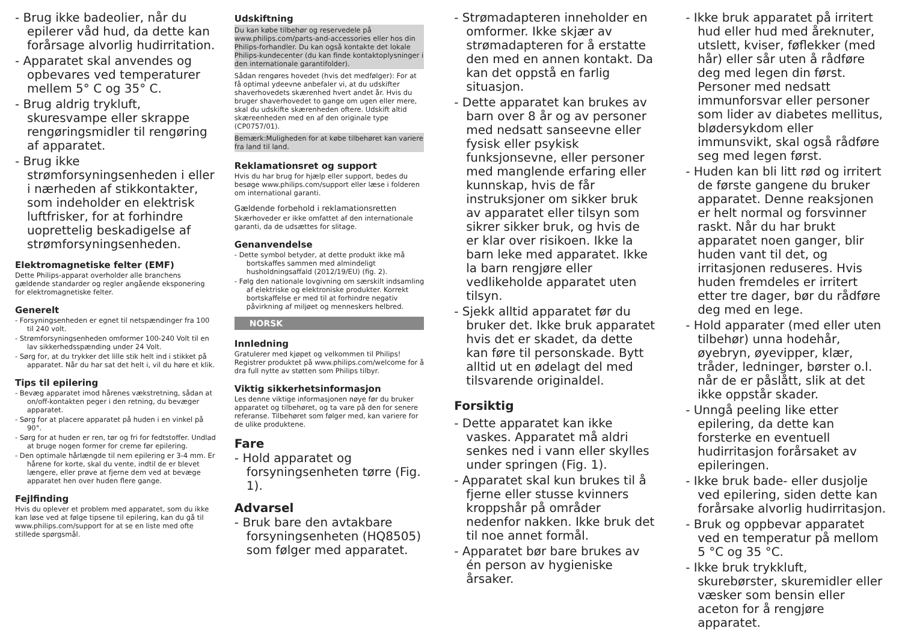- Brug ikke badeolier, når du epilerer våd hud, da dette kan forårsage alvorlig hudirritation.
- Apparatet skal anvendes og opbevares ved temperaturer mellem 5° C og 35° C.
- Brug aldrig trykluft, skuresvampe eller skrappe rengøringsmidler til rengøring af apparatet.
- Brug ikke strømforsyningsenheden i eller i nærheden af stikkontakter, som indeholder en elektrisk luftfrisker, for at forhindre uoprettelig beskadigelse af strømforsyningsenheden.
Elektromagnetiske felter (EMF)
Dette Philips-apparat overholder alle branchens gældende standarder og regler angående eksponering for elektromagnetiske felter.
Generelt
- Forsyningsenheden er egnet til netspændinger fra 100 til 240 volt.
- Strømforsyningsenheden omformer 100-240 Volt til en lav sikkerhedsspænding under 24 Volt.
- Sørg for, at du trykker det lille stik helt ind i stikket på apparatet. Når du har sat det helt i, vil du høre et klik.
Tips til epilering
- Bevæg apparatet imod hårenes vækstretning, sådan at on/off-kontakten peger i den retning, du bevæger apparatet.
- Sørg for at placere apparatet på huden i en vinkel på 90°.
- Sørg for at huden er ren, tør og fri for fedtstoffer. Undlad at bruge nogen former for creme før epilering.
- Den optimale hårlængde til nem epilering er 3-4 mm. Er hårene for korte, skal du vente, indtil de er blevet længere, eller prøve at fjerne dem ved at bevæge apparatet hen over huden flere gange.
Fejlfinding
Hvis du oplever et problem med apparatet, som du ikke kan løse ved at følge tipsene til epilering, kan du gå til www.philips.com/support for at se en liste med ofte stillede spørgsmål.
Udskiftning
Du kan købe tilbehør og reservedele på www.philips.com/parts-and-accessories eller hos din Philips-forhandler. Du kan også kontakte det lokale Philips-kundecenter (du kan finde kontaktoplysninger i den internationale garantifolder).
Sådan rengøres hovedet (hvis det medfølger): For at få optimal ydeevne anbefaler vi, at du udskifter shaverhovedets skærenhed hvert andet år. Hvis du bruger shaverhovedet to gange om ugen eller mere, skal du udskifte skærenheden oftere. Udskift altid skæreenheden med en af den originale type (CP0757/01).
Bemærk:Muligheden for at købe tilbehøret kan variere fra land til land.
Reklamationsret og support
Hvis du har brug for hjælp eller support, bedes du besøge www.philips.com/support eller læse i folderen om international garanti.
Gældende forbehold i reklamationsretten
Skærhoveder er ikke omfattet af den internationale garanti, da de udsættes for slitage.
Genanvendelse
- Dette symbol betyder, at dette produkt ikke må bortskaffes sammen med almindeligt husholdningsaffald (2012/19/EU) (fig. 2).
- Følg den nationale lovgivning om særskilt indsamling af elektriske og elektroniske produkter. Korrekt bortskaffelse er med til at forhindre negativ påvirkning af miljøet og menneskers helbred.
NORSK
Innledning
Gratulerer med kjøpet og velkommen til Philips! Registrer produktet på www.philips.com/welcome for å dra full nytte av støtten som Philips tilbyr.
Viktig sikkerhetsinformasjon
Les denne viktige informasjonen nøye før du bruker apparatet og tilbehøret, og ta vare på den for senere referanse. Tilbehøret som følger med, kan variere for de ulike produktene.
Fare
- Hold apparatet og forsyningsenheten tørre (Fig. 1).
Advarsel
- Bruk bare den avtakbare forsyningsenheten (HQ8505) som følger med apparatet.
- Strømadapteren inneholder en omformer. Ikke skjær av strømadapteren for å erstatte den med en annen kontakt. Da kan det oppstå en farlig situasjon.
- Dette apparatet kan brukes av barn over 8 år og av personer med nedsatt sanseevne eller fysisk eller psykisk funksjonsevne, eller personer med manglende erfaring eller kunnskap, hvis de får instruksjoner om sikker bruk av apparatet eller tilsyn som sikrer sikker bruk, og hvis de er klar over risikoen. Ikke la barn leke med apparatet. Ikke la barn rengjøre eller vedlikeholde apparatet uten tilsyn.
- Sjekk alltid apparatet før du bruker det. Ikke bruk apparatet hvis det er skadet, da dette kan føre til personskade. Bytt alltid ut en ødelagt del med tilsvarende originaldel.
Forsiktig
- Dette apparatet kan ikke vaskes. Apparatet må aldri senkes ned i vann eller skylles under springen (Fig. 1).
- Apparatet skal kun brukes til å fjerne eller stusse kvinners kroppshår på områder nedenfor nakken. Ikke bruk det til noe annet formål.
- Apparatet bør bare brukes av én person av hygieniske årsaker.
- Ikke bruk apparatet på irritert hud eller hud med åreknuter, utslett, kviser, føflekker (med hår) eller sår uten å rådføre deg med legen din først. Personer med nedsatt immunforsvar eller personer som lider av diabetes mellitus, blødersykdom eller immunsvikt, skal også rådføre seg med legen først.
- Huden kan bli litt rød og irritert de første gangene du bruker apparatet. Denne reaksjonen er helt normal og forsvinner raskt. Når du har brukt apparatet noen ganger, blir huden vant til det, og irritasjonen reduseres. Hvis huden fremdeles er irritert etter tre dager, bør du rådføre deg med en lege.
- Hold apparater (med eller uten tilbehør) unna hodehår, øyebryn, øyevipper, klær, tråder, ledninger, børster o.l. når de er påslått, slik at det ikke oppstår skader.
- Unngå peeling like etter epilering, da dette kan forsterke en eventuell hudirritasjon forårsaket av epileringen.
- Ikke bruk bade- eller dusjolje ved epilering, siden dette kan forårsake alvorlig hudirritasjon.
- Bruk og oppbevar apparatet ved en temperatur på mellom 5 °C og 35 °C.
- Ikke bruk trykkluft, skurebørster, skuremidler eller væsker som bensin eller aceton for å rengjøre apparatet.